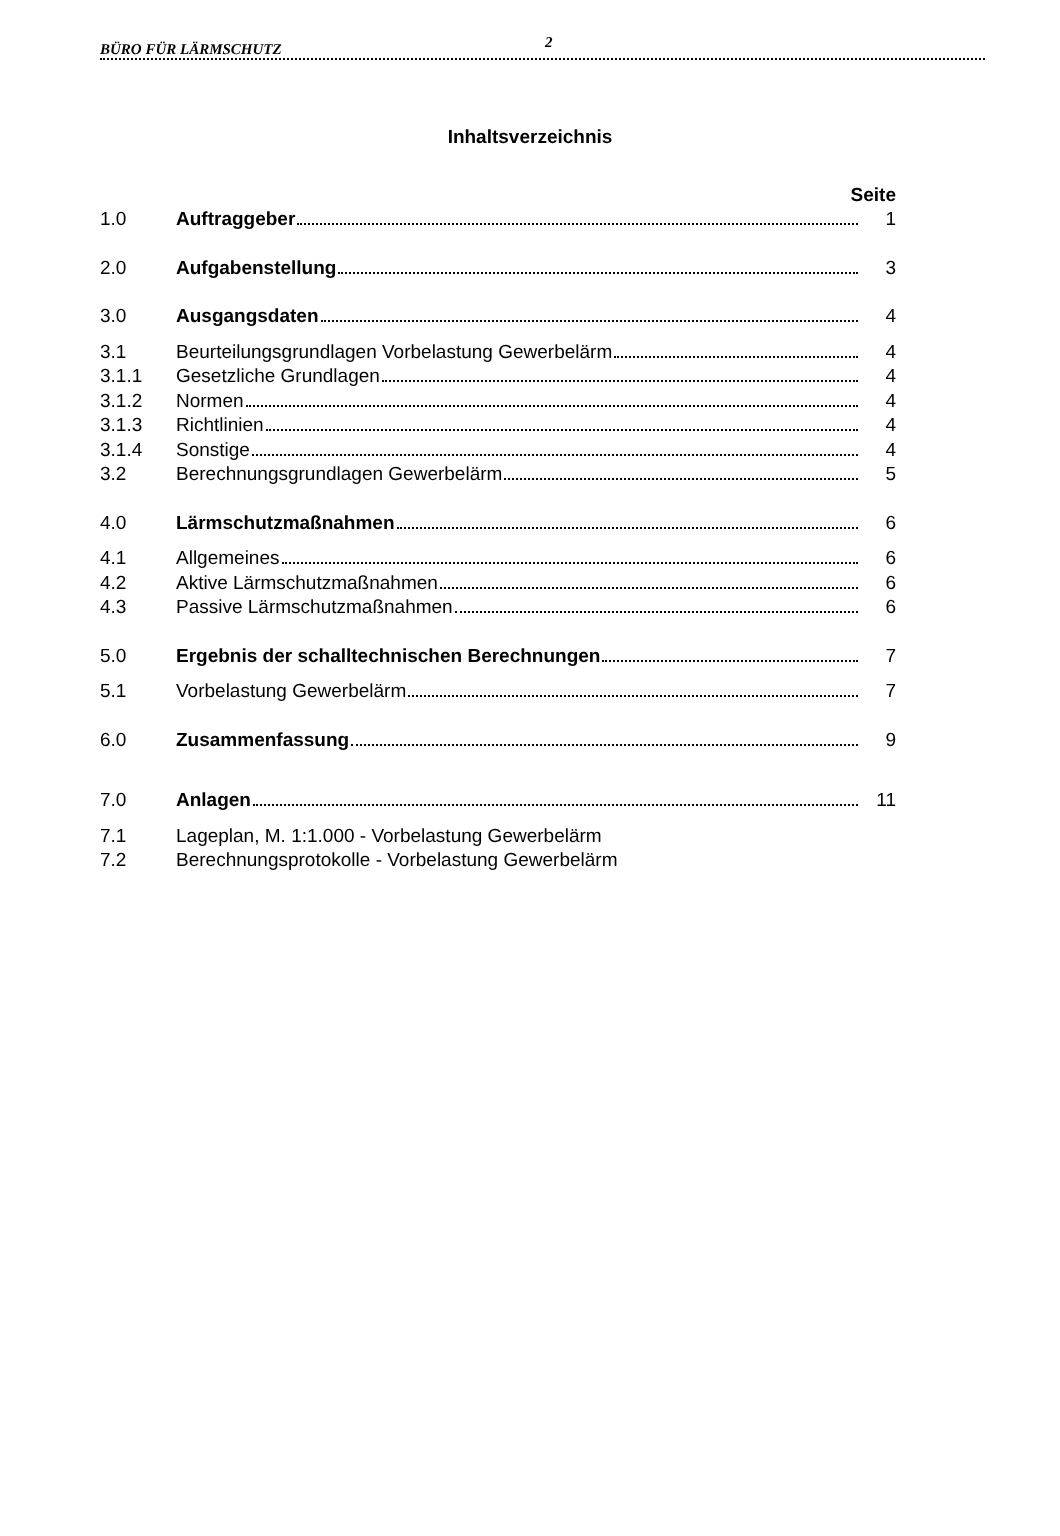BÜRO FÜR LÄRMSCHUTZ 2
Inhaltsverzeichnis
Seite
1.0 Auftraggeber 1
2.0 Aufgabenstellung 3
3.0 Ausgangsdaten 4
3.1 Beurteilungsgrundlagen Vorbelastung Gewerbelärm 4
3.1.1 Gesetzliche Grundlagen 4
3.1.2 Normen 4
3.1.3 Richtlinien 4
3.1.4 Sonstige 4
3.2 Berechnungsgrundlagen Gewerbelärm 5
4.0 Lärmschutzmaßnahmen 6
4.1 Allgemeines 6
4.2 Aktive Lärmschutzmaßnahmen 6
4.3 Passive Lärmschutzmaßnahmen 6
5.0 Ergebnis der schalltechnischen Berechnungen 7
5.1 Vorbelastung Gewerbelärm 7
6.0 Zusammenfassung 9
7.0 Anlagen 11
7.1 Lageplan, M. 1:1.000 - Vorbelastung Gewerbelärm
7.2 Berechnungsprotokolle - Vorbelastung Gewerbelärm